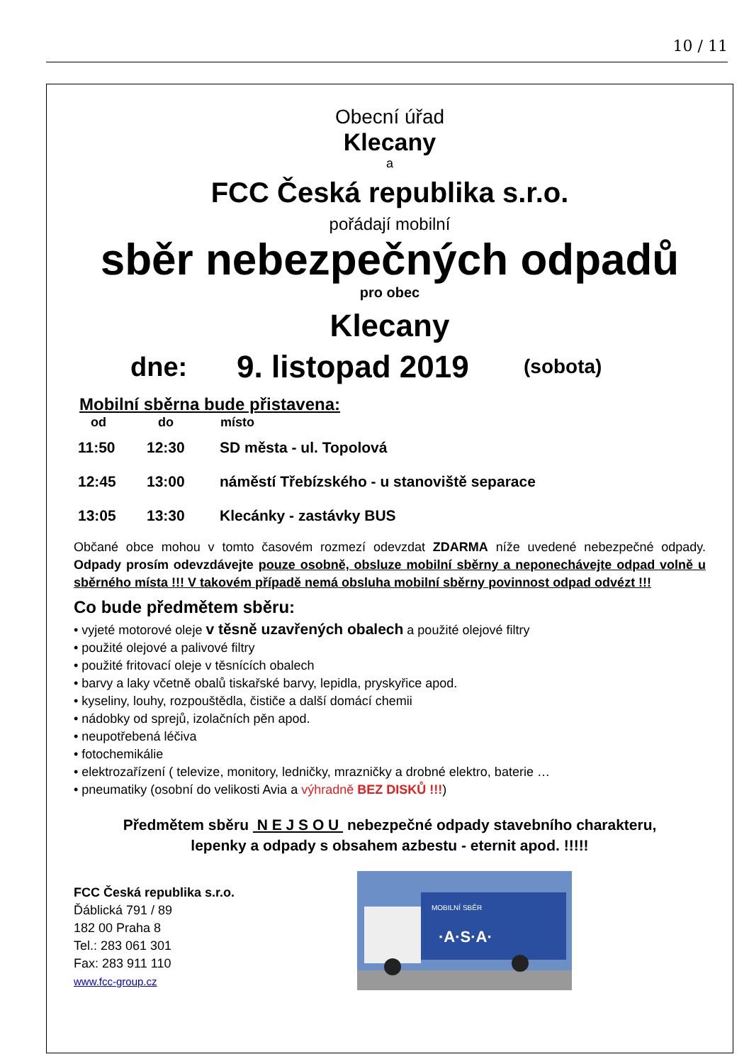10 / 11
Obecní úřad
Klecany
a
FCC Česká republika s.r.o.
pořádají mobilní
sběr nebezpečných odpadů
pro obec
Klecany
dne: 9. listopad 2019 (sobota)
Mobilní sběrna bude přistavena:
| od | do | místo |
| --- | --- | --- |
| 11:50 | 12:30 | SD města - ul. Topolová |
| 12:45 | 13:00 | náměstí Třebízského - u stanoviště separace |
| 13:05 | 13:30 | Klecánky - zastávky BUS |
Občané obce mohou v tomto časovém rozmezí odevzdat ZDARMA níže uvedené nebezpečné odpady. Odpady prosím odevzdávejte pouze osobně, obsluze mobilní sběrny a neponechávejte odpad volně u sběrného místa !!! V takovém případě nemá obsluha mobilní sběrny povinnost odpad odvézt !!!
Co bude předmětem sběru:
• vyjeté motorové oleje v těsně uzavřených obalech a použité olejové filtry
• použité olejové a palivové filtry
• použité fritovací oleje v těsnících obalech
• barvy a laky včetně obalů tiskařské barvy, lepidla, pryskyřice apod.
• kyseliny, louhy, rozpouštědla, čističe a další domácí chemii
• nádobky od sprejů, izolačních pěn apod.
• neupotřebená léčiva
• fotochemikálie
• elektrozařízení ( televize, monitory, ledničky, mrazničky a drobné elektro, baterie …
• pneumatiky (osobní do velikosti Avia a výhradně BEZ DISKŮ !!!)
Předmětem sběru N E J S O U nebezpečné odpady stavebního charakteru,
lepenky a odpady s obsahem azbestu - eternit apod. !!!!!
FCC Česká republika s.r.o.
Ďáblická 791 / 89
182 00 Praha 8
Tel.: 283 061 301
Fax: 283 911 110
www.fcc-group.cz
MOBILNÍ SBĚR
·A·S·A·